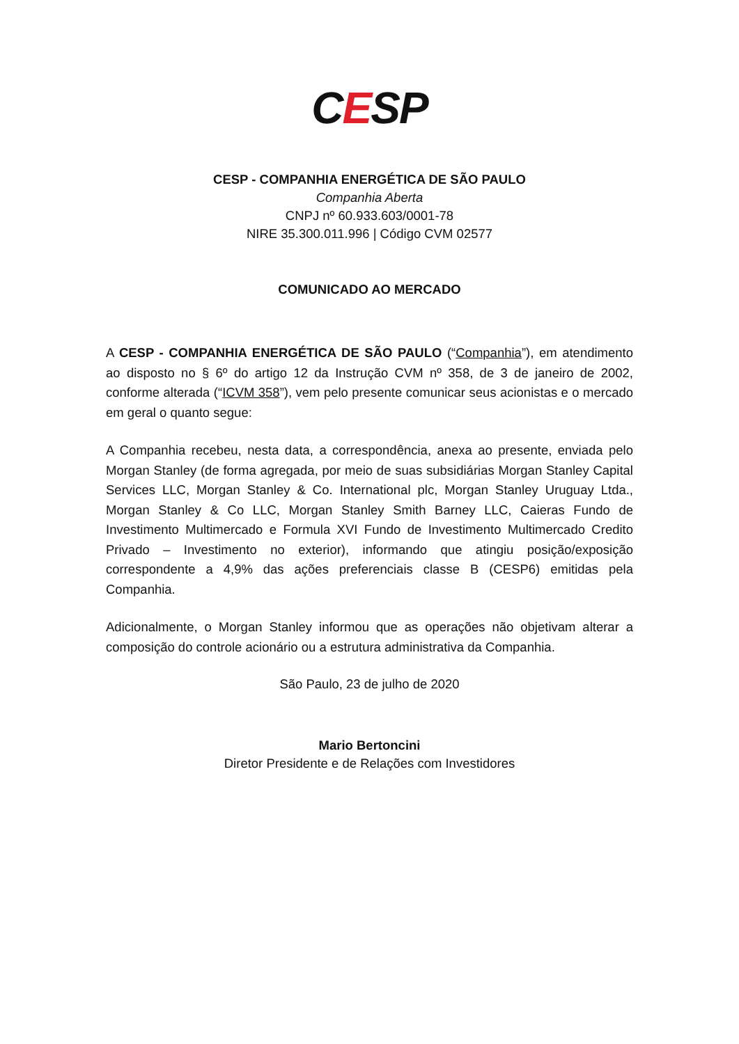CESP
CESP - COMPANHIA ENERGÉTICA DE SÃO PAULO
Companhia Aberta
CNPJ nº 60.933.603/0001-78
NIRE 35.300.011.996 | Código CVM 02577
COMUNICADO AO MERCADO
A CESP - COMPANHIA ENERGÉTICA DE SÃO PAULO (“Companhia”), em atendimento ao disposto no § 6º do artigo 12 da Instrução CVM nº 358, de 3 de janeiro de 2002, conforme alterada (“ICVM 358”), vem pelo presente comunicar seus acionistas e o mercado em geral o quanto segue:
A Companhia recebeu, nesta data, a correspondência, anexa ao presente, enviada pelo Morgan Stanley (de forma agregada, por meio de suas subsidiárias Morgan Stanley Capital Services LLC, Morgan Stanley & Co. International plc, Morgan Stanley Uruguay Ltda., Morgan Stanley & Co LLC, Morgan Stanley Smith Barney LLC, Caieras Fundo de Investimento Multimercado e Formula XVI Fundo de Investimento Multimercado Credito Privado – Investimento no exterior), informando que atingiu posição/exposição correspondente a 4,9% das ações preferenciais classe B (CESP6) emitidas pela Companhia.
Adicionalmente, o Morgan Stanley informou que as operações não objetivam alterar a composição do controle acionário ou a estrutura administrativa da Companhia.
São Paulo, 23 de julho de 2020
Mario Bertoncini
Diretor Presidente e de Relações com Investidores